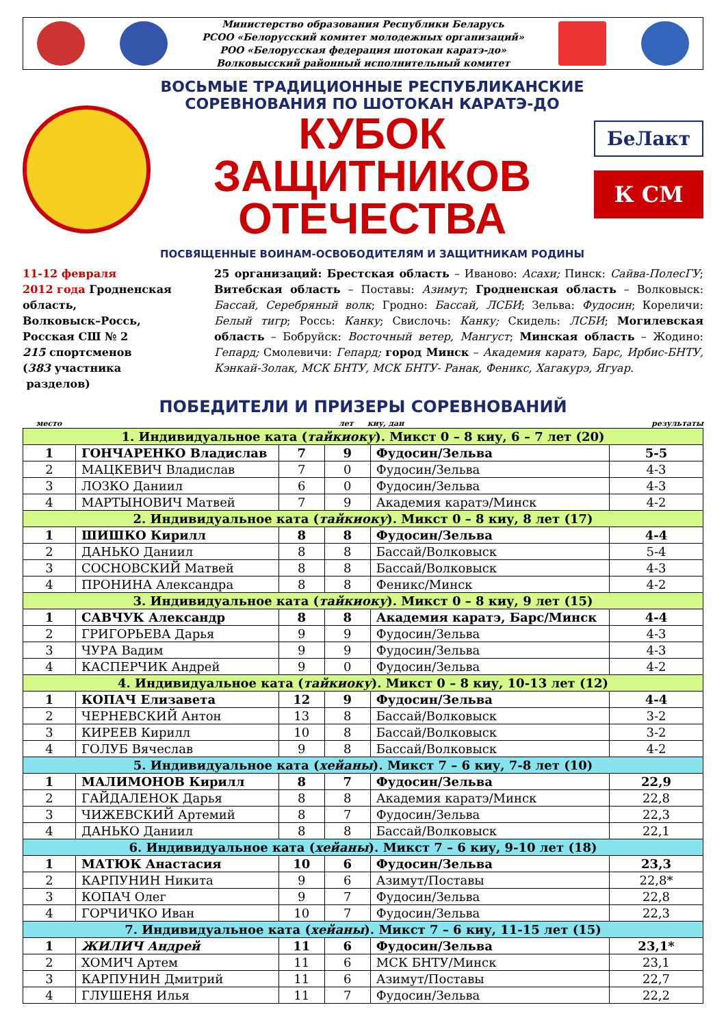Министерство образования Республики Беларусь
РСОО «Белорусский комитет молодежных организаций»
РОО «Белорусская федерация шотокан каратэ-до»
Волковысский районный исполнительный комитет
ВОСЬМЫЕ ТРАДИЦИОННЫЕ РЕСПУБЛИКАНСКИЕ
СОРЕВНОВАНИЯ ПО ШОТОКАН КАРАТЭ-ДО
КУБОК ЗАЩИТНИКОВ
ОТЕЧЕСТВА
ПОСВЯЩЕННЫЕ ВОИНАМ-ОСВОБОДИТЕЛЯМ И ЗАЩИТНИКАМ РОДИНЫ
БеЛакт
К СМ
11-12 февраля
2012 года Гродненская область,
Волковыск–Россь,
Росская СШ № 2
215 спортсменов
(383 участника
разделов)
25 организаций: Брестская область – Иваново: Асахи; Пинск: Сайва-ПолесГУ; Витебская область – Поставы: Азимут; Гродненская область – Волковыск: Бассай, Серебряный волк; Гродно: Бассай, ЛСБИ; Зельва: Фудосин; Кореличи: Белый тигр; Россь: Канку; Свислочь: Канку; Скидель: ЛСБИ; Могилевская область – Бобруйск: Восточный ветер, Мангуст; Минская область – Жодино: Гепард; Смолевичи: Гепард; город Минск – Академия каратэ, Барс, Ирбис-БНТУ, Кэнкай-Золак, МСК БНТУ, МСК БНТУ- Ранак, Феникс, Хагакурэ, Ягуар.
ПОБЕДИТЕЛИ И ПРИЗЕРЫ СОРЕВНОВАНИЙ
место лет киу, дан результаты
| 1. Индивидуальное ката ( тайкиоку ). Микст 0 – 8 киу, 6 – 7 лет (20) | | | | | |
| 1 | ГОНЧАРЕНКО Владислав | 7 | 9 | Фудосин/Зельва | 5-5 |
| 2 | МАЦКЕВИЧ Владислав | 7 | 0 | Фудосин/Зельва | 4-3 |
| 3 | ЛОЗКО Даниил | 6 | 0 | Фудосин/Зельва | 4-3 |
| 4 | МАРТЫНОВИЧ Матвей | 7 | 9 | Академия каратэ/Минск | 4-2 |
| 2. Индивидуальное ката ( тайкиоку ). Микст 0 – 8 киу, 8 лет (17) | | | | | |
| 1 | ШИШКО Кирилл | 8 | 8 | Фудосин/Зельва | 4-4 |
| 2 | ДАНЬКО Даниил | 8 | 8 | Бассай/Волковыск | 5-4 |
| 3 | СОСНОВСКИЙ Матвей | 8 | 8 | Бассай/Волковыск | 4-3 |
| 4 | ПРОНИНА Александра | 8 | 8 | Феникс/Минск | 4-2 |
| 3. Индивидуальное ката ( тайкиоку ). Микст 0 – 8 киу, 9 лет (15) | | | | | |
| 1 | САВЧУК Александр | 8 | 8 | Академия каратэ, Барс/Минск | 4-4 |
| 2 | ГРИГОРЬЕВА Дарья | 9 | 9 | Фудосин/Зельва | 4-3 |
| 3 | ЧУРА Вадим | 9 | 9 | Фудосин/Зельва | 4-3 |
| 4 | КАСПЕРЧИК Андрей | 9 | 0 | Фудосин/Зельва | 4-2 |
| 4. Индивидуальное ката ( тайкиоку ). Микст 0 – 8 киу, 10-13 лет (12) | | | | | |
| 1 | КОПАЧ Елизавета | 12 | 9 | Фудосин/Зельва | 4-4 |
| 2 | ЧЕРНЕВСКИЙ Антон | 13 | 8 | Бассай/Волковыск | 3-2 |
| 3 | КИРЕЕВ Кирилл | 10 | 8 | Бассай/Волковыск | 3-2 |
| 4 | ГОЛУБ Вячеслав | 9 | 8 | Бассай/Волковыск | 4-2 |
| 5. Индивидуальное ката ( хейаны ). Микст 7 – 6 киу, 7-8 лет (10) | | | | | |
| 1 | МАЛИМОНОВ Кирилл | 8 | 7 | Фудосин/Зельва | 22,9 |
| 2 | ГАЙДАЛЕНОК Дарья | 8 | 8 | Академия каратэ/Минск | 22,8 |
| 3 | ЧИЖЕВСКИЙ Артемий | 8 | 7 | Фудосин/Зельва | 22,3 |
| 4 | ДАНЬКО Даниил | 8 | 8 | Бассай/Волковыск | 22,1 |
| 6. Индивидуальное ката ( хейаны ). Микст 7 – 6 киу, 9-10 лет (18) | | | | | |
| 1 | МАТЮК Анастасия | 10 | 6 | Фудосин/Зельва | 23,3 |
| 2 | КАРПУНИН Никита | 9 | 6 | Азимут/Поставы | 22,8* |
| 3 | КОПАЧ Олег | 9 | 7 | Фудосин/Зельва | 22,8 |
| 4 | ГОРЧИЧКО Иван | 10 | 7 | Фудосин/Зельва | 22,3 |
| 7. Индивидуальное ката ( хейаны ). Микст 7 – 6 киу, 11-15 лет (15) | | | | | |
| 1 | ЖИЛИЧ Андрей | 11 | 6 | Фудосин/Зельва | 23,1* |
| 2 | ХОМИЧ Артем | 11 | 6 | МСК БНТУ/Минск | 23,1 |
| 3 | КАРПУНИН Дмитрий | 11 | 6 | Азимут/Поставы | 22,7 |
| 4 | ГЛУШЕНЯ Илья | 11 | 7 | Фудосин/Зельва | 22,2 |